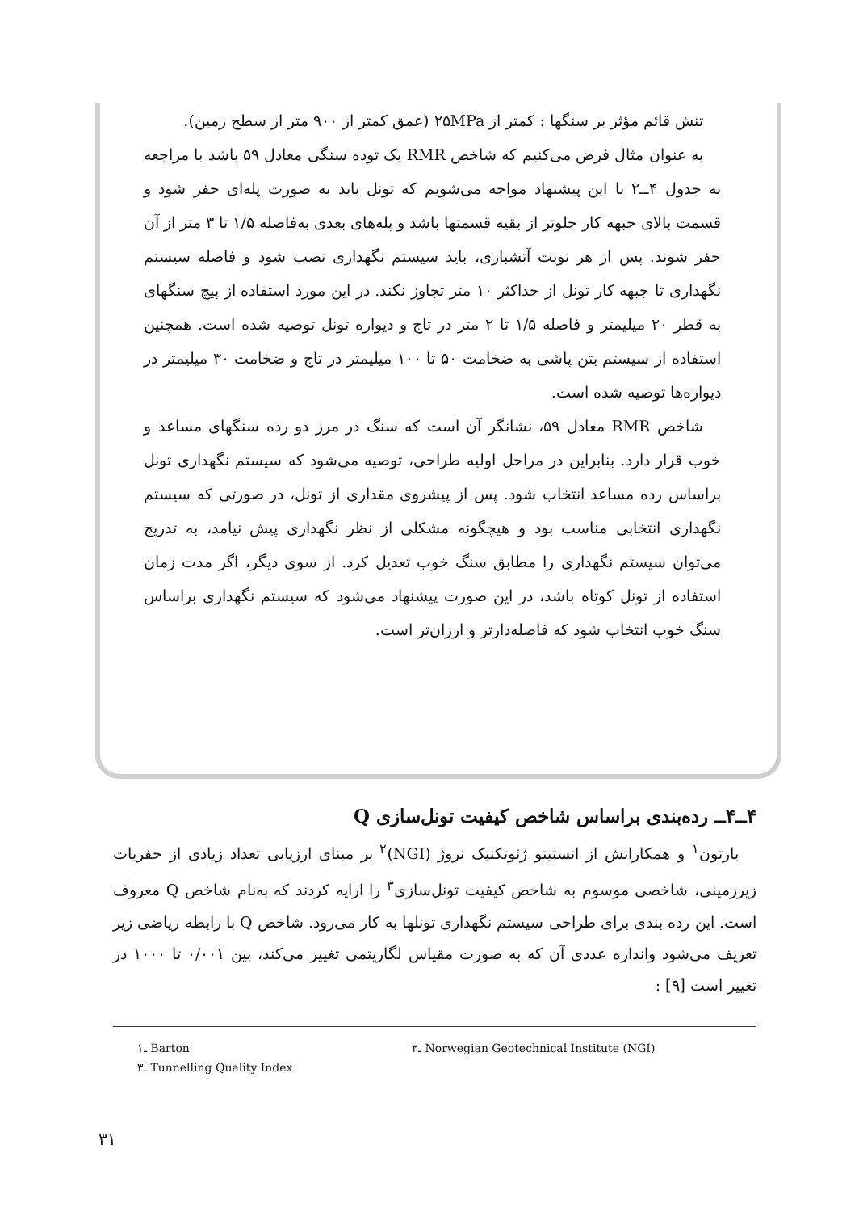تنش قائم مؤثر بر سنگها : کمتر از ۲۵MPa (عمق کمتر از ۹۰۰ متر از سطح زمین).
به عنوان مثال فرض می‌کنیم که شاخص RMR یک توده سنگی معادل ۵۹ باشد با مراجعه به جدول ۴ــ۲ با این پیشنهاد مواجه می‌شویم که تونل باید به صورت پله‌ای حفر شود و قسمت بالای جبهه کار جلوتر از بقیه قسمتها باشد و پله‌های بعدی به‌فاصله ۱/۵ تا ۳ متر از آن حفر شوند. پس از هر نوبت آتشباری، باید سیستم نگهداری نصب شود و فاصله سیستم نگهداری تا جبهه کار تونل از حداکثر ۱۰ متر تجاوز نکند. در این مورد استفاده از پیچ سنگهای به قطر ۲۰ میلیمتر و فاصله ۱/۵ تا ۲ متر در تاج و دیواره تونل توصیه شده است. همچنین استفاده از سیستم بتن پاشی به ضخامت ۵۰ تا ۱۰۰ میلیمتر در تاج و ضخامت ۳۰ میلیمتر در دیواره‌ها توصیه شده است.
شاخص RMR معادل ۵۹، نشانگر آن است که سنگ در مرز دو رده سنگهای مساعد و خوب قرار دارد. بنابراین در مراحل اولیه طراحی، توصیه می‌شود که سیستم نگهداری تونل براساس رده مساعد انتخاب شود. پس از پیشروی مقداری از تونل، در صورتی که سیستم نگهداری انتخابی مناسب بود و هیچگونه مشکلی از نظر نگهداری پیش نیامد، به تدریج می‌توان سیستم نگهداری را مطابق سنگ خوب تعدیل کرد. از سوی دیگر، اگر مدت زمان استفاده از تونل کوتاه باشد، در این صورت پیشنهاد می‌شود که سیستم نگهداری براساس سنگ خوب انتخاب شود که فاصله‌دارتر و ارزان‌تر است.
۴ــ۴ــ رده‌بندی براساس شاخص کیفیت تونل‌سازی Q
بارتون<sup>۱</sup> و همکارانش از انستیتو ژئوتکنیک نروژ (NGI)<sup>۲</sup> بر مبنای ارزیابی تعداد زیادی از حفریات زیرزمینی، شاخصی موسوم به شاخص کیفیت تونل‌سازی<sup>۳</sup> را ارایه کردند که به‌نام شاخص Q معروف است. این رده بندی برای طراحی سیستم نگهداری تونلها به کار می‌رود. شاخص Q با رابطه ریاضی زیر تعریف می‌شود واندازه عددی آن که به صورت مقیاس لگاریتمی تغییر می‌کند، بین ۰/۰۰۱ تا ۱۰۰۰ در تغییر است [۹] :
۱ـ Barton ۲ـ Norwegian Geotechnical Institute (NGI)
۳ـ Tunnelling Quality Index
۳۱